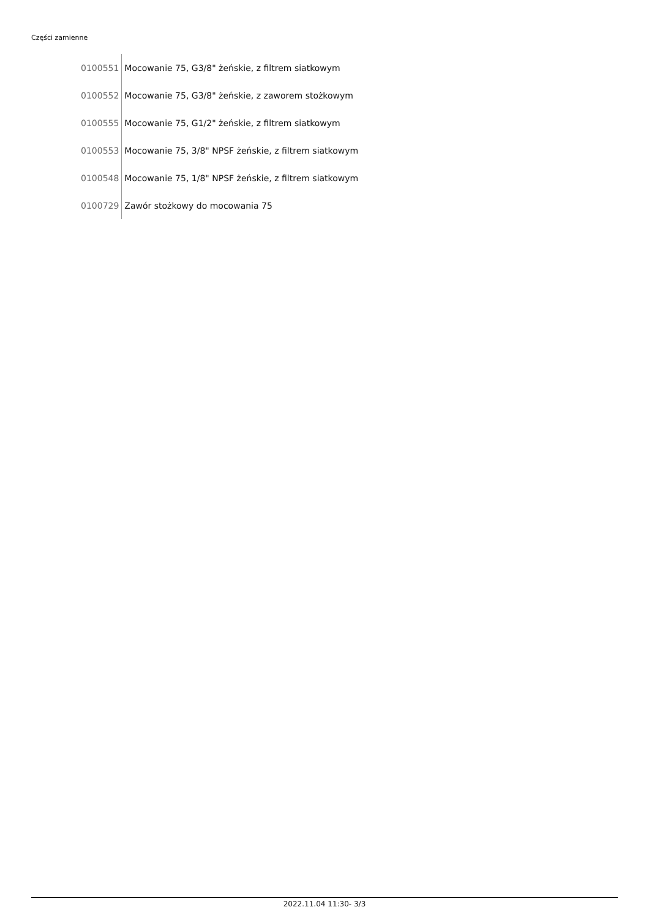Części zamienne
| 0100551 | Mocowanie 75, G3/8" żeńskie, z filtrem siatkowym |
| 0100552 | Mocowanie 75, G3/8" żeńskie, z zaworem stożkowym |
| 0100555 | Mocowanie 75, G1/2" żeńskie, z filtrem siatkowym |
| 0100553 | Mocowanie 75, 3/8" NPSF żeńskie, z filtrem siatkowym |
| 0100548 | Mocowanie 75, 1/8" NPSF żeńskie, z filtrem siatkowym |
| 0100729 | Zawór stożkowy do mocowania 75 |
2022.11.04 11:30- 3/3